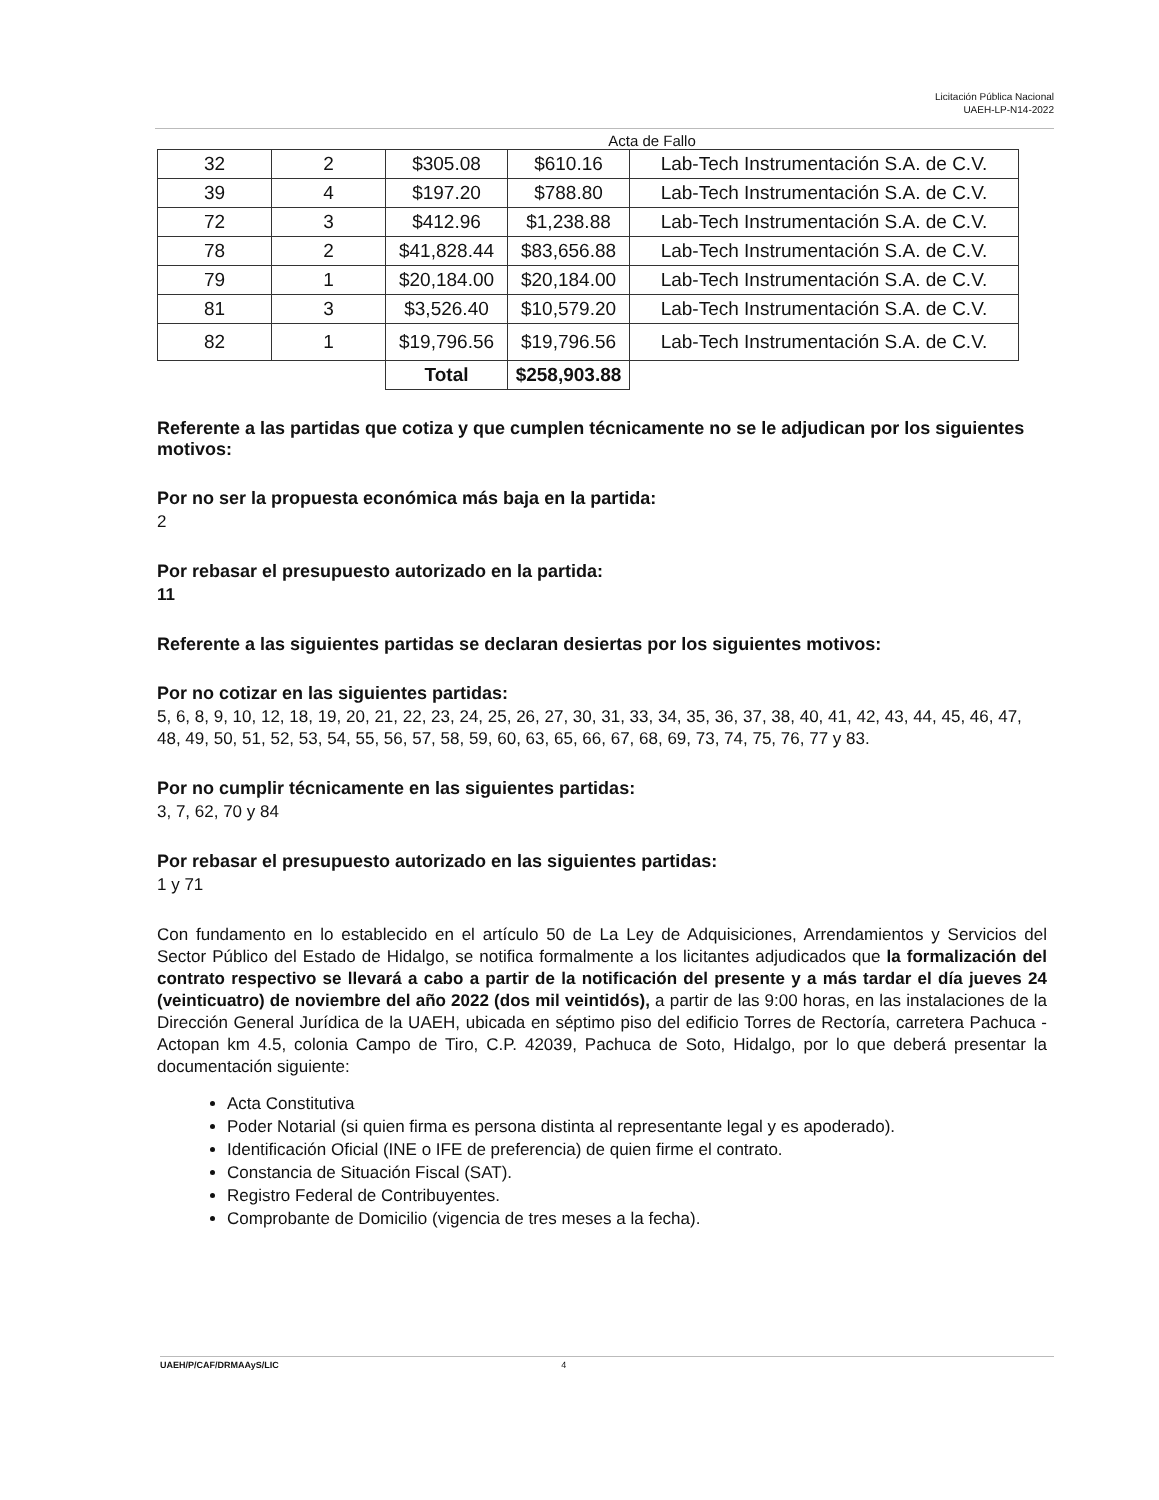Licitación Pública Nacional
UAEH-LP-N14-2022
Acta de Fallo
| 32 | 2 | $305.08 | $610.16 | Lab-Tech Instrumentación S.A. de C.V. |
| 39 | 4 | $197.20 | $788.80 | Lab-Tech Instrumentación S.A. de C.V. |
| 72 | 3 | $412.96 | $1,238.88 | Lab-Tech Instrumentación S.A. de C.V. |
| 78 | 2 | $41,828.44 | $83,656.88 | Lab-Tech Instrumentación S.A. de C.V. |
| 79 | 1 | $20,184.00 | $20,184.00 | Lab-Tech Instrumentación S.A. de C.V. |
| 81 | 3 | $3,526.40 | $10,579.20 | Lab-Tech Instrumentación S.A. de C.V. |
| 82 | 1 | $19,796.56 | $19,796.56 | Lab-Tech Instrumentación S.A. de C.V. |
| | | Total | $258,903.88 | |
Referente a las partidas que cotiza y que cumplen técnicamente no se le adjudican por los siguientes motivos:
Por no ser la propuesta económica más baja en la partida:
2
Por rebasar el presupuesto autorizado en la partida:
11
Referente a las siguientes partidas se declaran desiertas por los siguientes motivos:
Por no cotizar en las siguientes partidas:
5, 6, 8, 9, 10, 12, 18, 19, 20, 21, 22, 23, 24, 25, 26, 27, 30, 31, 33, 34, 35, 36, 37, 38, 40, 41, 42, 43, 44, 45, 46, 47, 48, 49, 50, 51, 52, 53, 54, 55, 56, 57, 58, 59, 60, 63, 65, 66, 67, 68, 69, 73, 74, 75, 76, 77 y 83.
Por no cumplir técnicamente en las siguientes partidas:
3, 7, 62, 70 y 84
Por rebasar el presupuesto autorizado en las siguientes partidas:
1 y 71
Con fundamento en lo establecido en el artículo 50 de La Ley de Adquisiciones, Arrendamientos y Servicios del Sector Público del Estado de Hidalgo, se notifica formalmente a los licitantes adjudicados que la formalización del contrato respectivo se llevará a cabo a partir de la notificación del presente y a más tardar el día jueves 24 (veinticuatro) de noviembre del año 2022 (dos mil veintidós), a partir de las 9:00 horas, en las instalaciones de la Dirección General Jurídica de la UAEH, ubicada en séptimo piso del edificio Torres de Rectoría, carretera Pachuca - Actopan km 4.5, colonia Campo de Tiro, C.P. 42039, Pachuca de Soto, Hidalgo, por lo que deberá presentar la documentación siguiente:
Acta Constitutiva
Poder Notarial (si quien firma es persona distinta al representante legal y es apoderado).
Identificación Oficial (INE o IFE de preferencia) de quien firme el contrato.
Constancia de Situación Fiscal (SAT).
Registro Federal de Contribuyentes.
Comprobante de Domicilio (vigencia de tres meses a la fecha).
UAEH/P/CAF/DRMAAyS/LIC 4